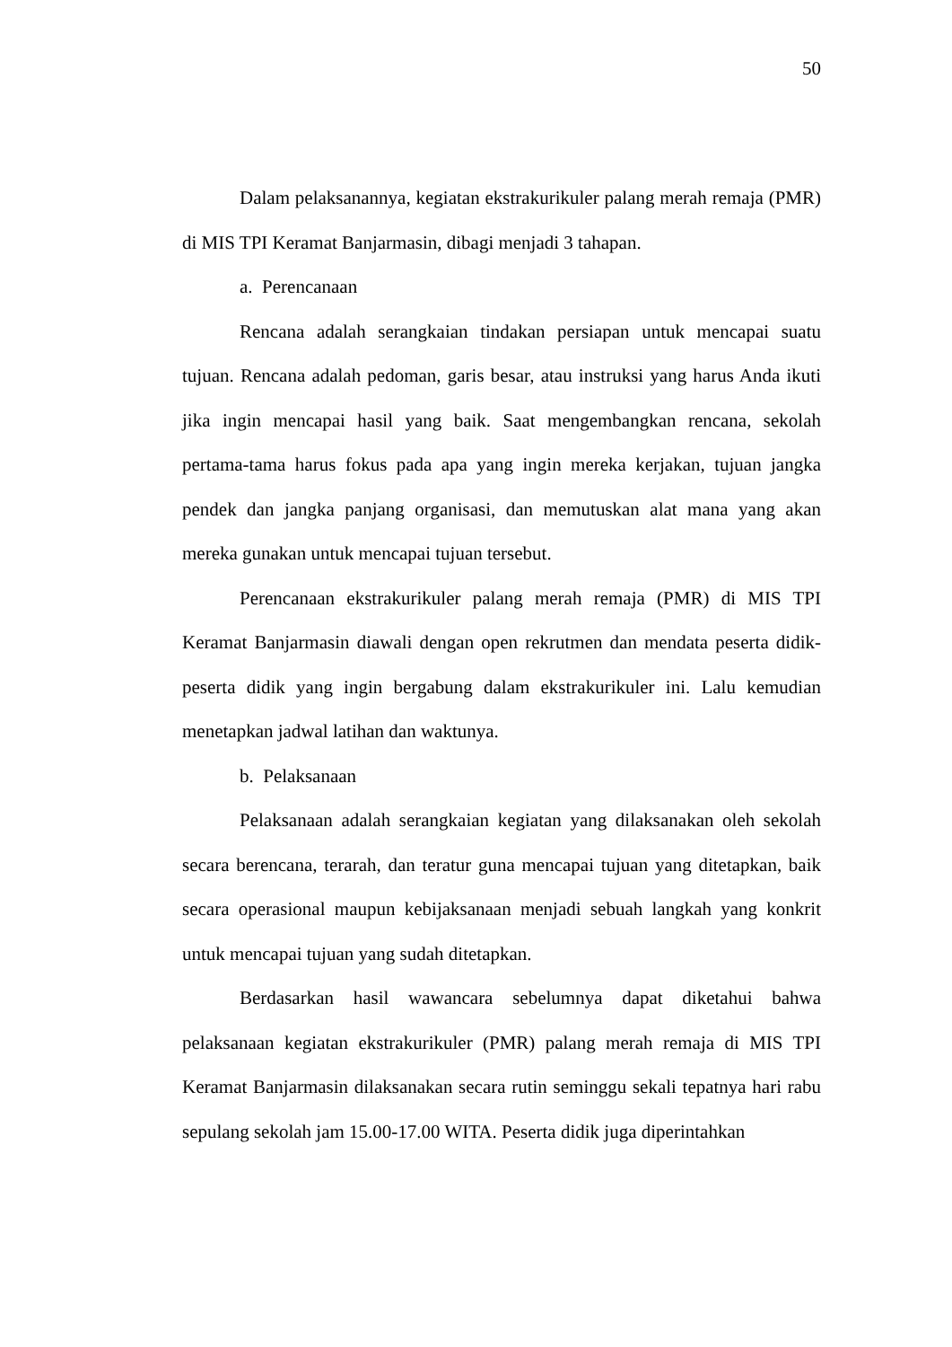50
Dalam pelaksanannya, kegiatan ekstrakurikuler palang merah remaja (PMR) di MIS TPI Keramat Banjarmasin, dibagi menjadi 3 tahapan.
a. Perencanaan
Rencana adalah serangkaian tindakan persiapan untuk mencapai suatu tujuan. Rencana adalah pedoman, garis besar, atau instruksi yang harus Anda ikuti jika ingin mencapai hasil yang baik. Saat mengembangkan rencana, sekolah pertama-tama harus fokus pada apa yang ingin mereka kerjakan, tujuan jangka pendek dan jangka panjang organisasi, dan memutuskan alat mana yang akan mereka gunakan untuk mencapai tujuan tersebut.
Perencanaan ekstrakurikuler palang merah remaja (PMR) di MIS TPI Keramat Banjarmasin diawali dengan open rekrutmen dan mendata peserta didik-peserta didik yang ingin bergabung dalam ekstrakurikuler ini. Lalu kemudian menetapkan jadwal latihan dan waktunya.
b. Pelaksanaan
Pelaksanaan adalah serangkaian kegiatan yang dilaksanakan oleh sekolah secara berencana, terarah, dan teratur guna mencapai tujuan yang ditetapkan, baik secara operasional maupun kebijaksanaan menjadi sebuah langkah yang konkrit untuk mencapai tujuan yang sudah ditetapkan.
Berdasarkan hasil wawancara sebelumnya dapat diketahui bahwa pelaksanaan kegiatan ekstrakurikuler (PMR) palang merah remaja di MIS TPI Keramat Banjarmasin dilaksanakan secara rutin seminggu sekali tepatnya hari rabu sepulang sekolah jam 15.00-17.00 WITA. Peserta didik juga diperintahkan